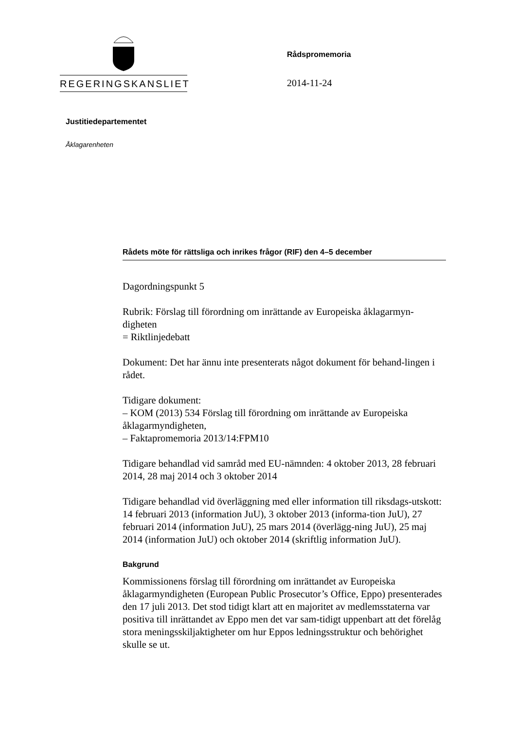REGERINGSKANSLIET
Rådspromemoria
2014-11-24
Justitiedepartementet
Åklagarenheten
Rådets möte för rättsliga och inrikes frågor (RIF) den 4–5 december
Dagordningspunkt 5
Rubrik: Förslag till förordning om inrättande av Europeiska åklagarmyn-digheten
= Riktlinjedebatt
Dokument: Det har ännu inte presenterats något dokument för behand-lingen i rådet.
Tidigare dokument:
– KOM (2013) 534 Förslag till förordning om inrättande av Europeiska åklagarmyndigheten,
– Faktapromemoria 2013/14:FPM10
Tidigare behandlad vid samråd med EU-nämnden: 4 oktober 2013, 28 februari 2014, 28 maj 2014 och 3 oktober 2014
Tidigare behandlad vid överläggning med eller information till riksdags-utskott: 14 februari 2013 (information JuU), 3 oktober 2013 (informa-tion JuU), 27 februari 2014 (information JuU), 25 mars 2014 (överlägg-ning JuU), 25 maj 2014 (information JuU) och oktober 2014 (skriftlig information JuU).
Bakgrund
Kommissionens förslag till förordning om inrättandet av Europeiska åklagarmyndigheten (European Public Prosecutor’s Office, Eppo) presenterades den 17 juli 2013. Det stod tidigt klart att en majoritet av medlemsstaterna var positiva till inrättandet av Eppo men det var sam-tidigt uppenbart att det förelåg stora meningsskiljaktigheter om hur Eppos ledningsstruktur och behörighet skulle se ut.